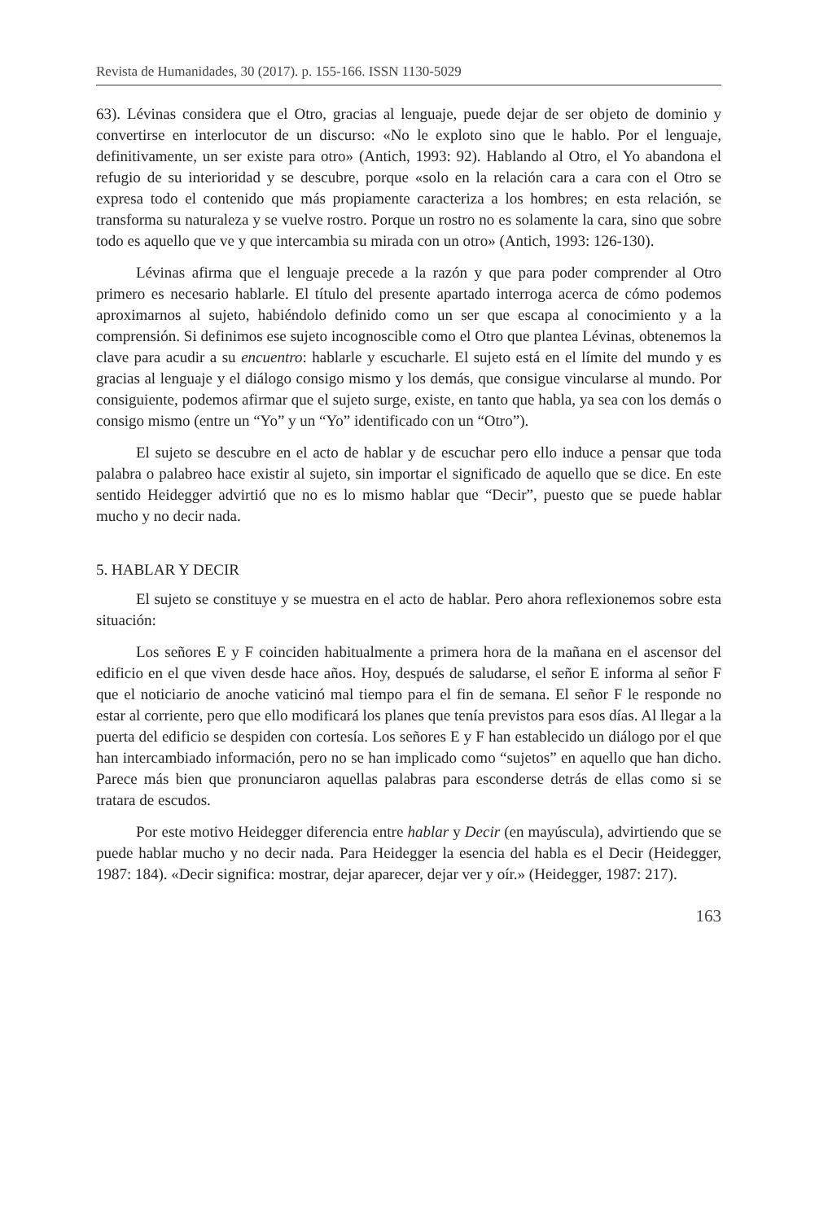Revista de Humanidades, 30 (2017). p. 155-166. ISSN 1130-5029
63). Lévinas considera que el Otro, gracias al lenguaje, puede dejar de ser objeto de dominio y convertirse en interlocutor de un discurso: «No le exploto sino que le hablo. Por el lenguaje, definitivamente, un ser existe para otro» (Antich, 1993: 92). Hablando al Otro, el Yo abandona el refugio de su interioridad y se descubre, porque «solo en la relación cara a cara con el Otro se expresa todo el contenido que más propiamente caracteriza a los hombres; en esta relación, se transforma su naturaleza y se vuelve rostro. Porque un rostro no es solamente la cara, sino que sobre todo es aquello que ve y que intercambia su mirada con un otro» (Antich, 1993: 126-130).
Lévinas afirma que el lenguaje precede a la razón y que para poder comprender al Otro primero es necesario hablarle. El título del presente apartado interroga acerca de cómo podemos aproximarnos al sujeto, habiéndolo definido como un ser que escapa al conocimiento y a la comprensión. Si definimos ese sujeto incognoscible como el Otro que plantea Lévinas, obtenemos la clave para acudir a su encuentro: hablarle y escucharle. El sujeto está en el límite del mundo y es gracias al lenguaje y el diálogo consigo mismo y los demás, que consigue vincularse al mundo. Por consiguiente, podemos afirmar que el sujeto surge, existe, en tanto que habla, ya sea con los demás o consigo mismo (entre un “Yo” y un “Yo” identificado con un “Otro”).
El sujeto se descubre en el acto de hablar y de escuchar pero ello induce a pensar que toda palabra o palabreo hace existir al sujeto, sin importar el significado de aquello que se dice. En este sentido Heidegger advirtió que no es lo mismo hablar que “Decir”, puesto que se puede hablar mucho y no decir nada.
5. HABLAR Y DECIR
El sujeto se constituye y se muestra en el acto de hablar. Pero ahora reflexionemos sobre esta situación:
Los señores E y F coinciden habitualmente a primera hora de la mañana en el ascensor del edificio en el que viven desde hace años. Hoy, después de saludarse, el señor E informa al señor F que el noticiario de anoche vaticinó mal tiempo para el fin de semana. El señor F le responde no estar al corriente, pero que ello modificará los planes que tenía previstos para esos días. Al llegar a la puerta del edificio se despiden con cortesía. Los señores E y F han establecido un diálogo por el que han intercambiado información, pero no se han implicado como “sujetos” en aquello que han dicho. Parece más bien que pronunciaron aquellas palabras para esconderse detrás de ellas como si se tratara de escudos.
Por este motivo Heidegger diferencia entre hablar y Decir (en mayúscula), advirtiendo que se puede hablar mucho y no decir nada. Para Heidegger la esencia del habla es el Decir (Heidegger, 1987: 184). «Decir significa: mostrar, dejar aparecer, dejar ver y oír.» (Heidegger, 1987: 217).
163